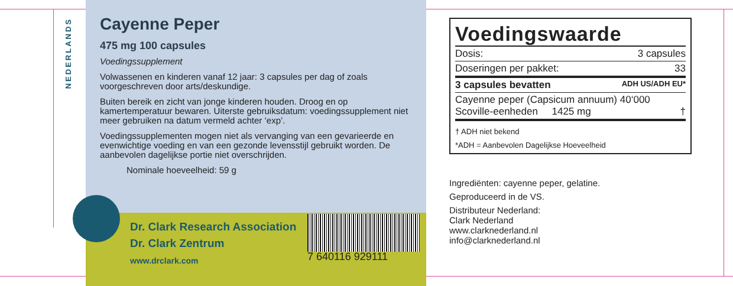NEDERLANDS
Cayenne Peper
475 mg 100 capsules
Voedingssupplement
Volwassenen en kinderen vanaf 12 jaar: 3 capsules per dag of zoals voorgeschreven door arts/deskundige.
Buiten bereik en zicht van jonge kinderen houden. Droog en op kamertemperatuur bewaren. Uiterste gebruiksdatum: voedingssupplement niet meer gebruiken na datum vermeld achter ‘exp’.
Voedingssupplementen mogen niet als vervanging van een gevarieerde en evenwichtige voeding en van een gezonde levensstijl gebruikt worden. De aanbevolen dagelijkse portie niet overschrijden.
Nominale hoeveelheid: 59 g
Dr. Clark Research Association
Dr. Clark Zentrum
www.drclark.com
7 640116 929111
Voedingswaarde
Dosis: 3 capsules
Doseringen per pakket: 33
3 capsules bevatten ADH US/ADH EU*
Cayenne peper (Capsicum annuum) 40‘000
Scoville-eenheden 1425 mg †
† ADH niet bekend
*ADH = Aanbevolen Dagelijkse Hoeveelheid
Ingrediënten: cayenne peper, gelatine.
Geproduceerd in de VS.
Distributeur Nederland:
Clark Nederland
www.clarknederland.nl
info@clarknederland.nl